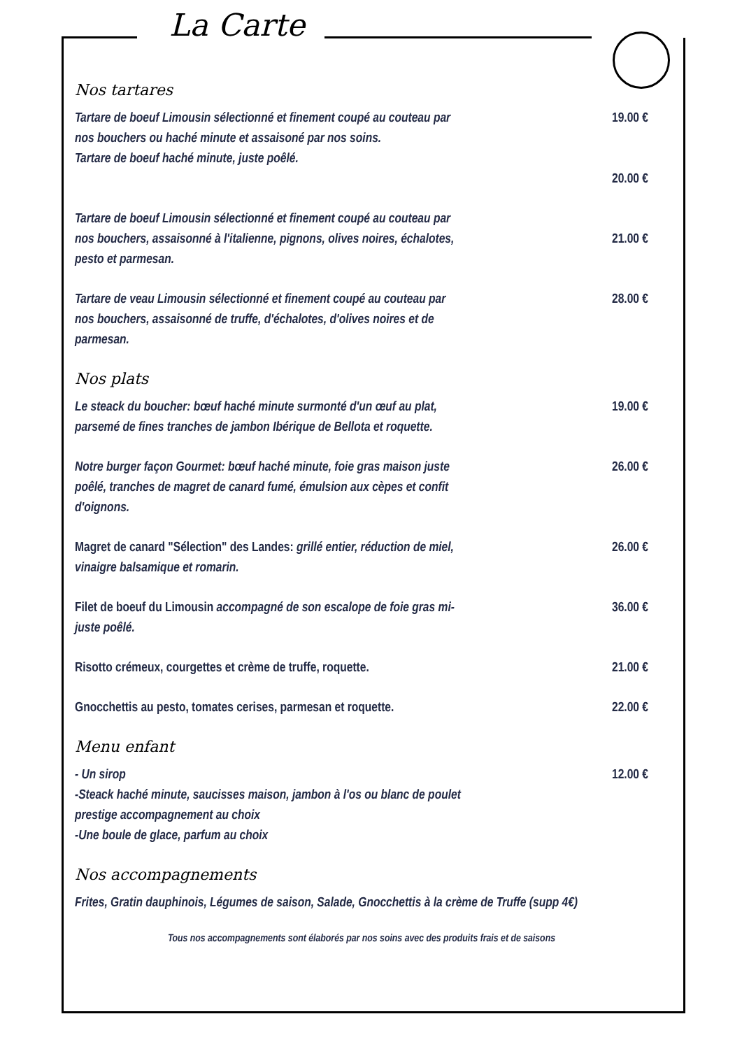La Carte
Nos tartares
Tartare de boeuf Limousin sélectionné et finement coupé au couteau par nos bouchers ou haché minute et assaisoné par nos soins.
Tartare de boeuf haché minute, juste poêlé.
19.00 €
20.00 €
Tartare de boeuf Limousin sélectionné et finement coupé au couteau par nos bouchers, assaisonné à l'italienne, pignons, olives noires, échalotes, pesto et parmesan.
21.00 €
Tartare de veau Limousin sélectionné et finement coupé au couteau par nos bouchers, assaisonné de truffe, d'échalotes, d'olives noires et de parmesan.
28.00 €
Nos plats
Le steack du boucher: bœuf haché minute surmonté d'un œuf au plat, parsemé de fines tranches de jambon Ibérique de Bellota et roquette.
19.00 €
Notre burger façon Gourmet: bœuf haché minute, foie gras maison juste poêlé, tranches de magret de canard fumé, émulsion aux cèpes et confit d'oignons.
26.00 €
Magret de canard "Sélection" des Landes: grillé entier, réduction de miel, vinaigre balsamique et romarin.
26.00 €
Filet de boeuf du Limousin accompagné de son escalope de foie gras mi-juste poêlé.
36.00 €
Risotto crémeux, courgettes et crème de truffe, roquette.
21.00 €
Gnocchettis au pesto, tomates cerises, parmesan et roquette.
22.00 €
Menu enfant
- Un sirop
-Steack haché minute, saucisses maison, jambon à l'os ou blanc de poulet prestige accompagnement au choix
-Une boule de glace, parfum au choix
12.00 €
Nos accompagnements
Frites, Gratin dauphinois, Légumes de saison, Salade, Gnocchettis à la crème de Truffe (supp 4€)
Tous nos accompagnements sont élaborés par nos soins avec des produits frais et de saisons